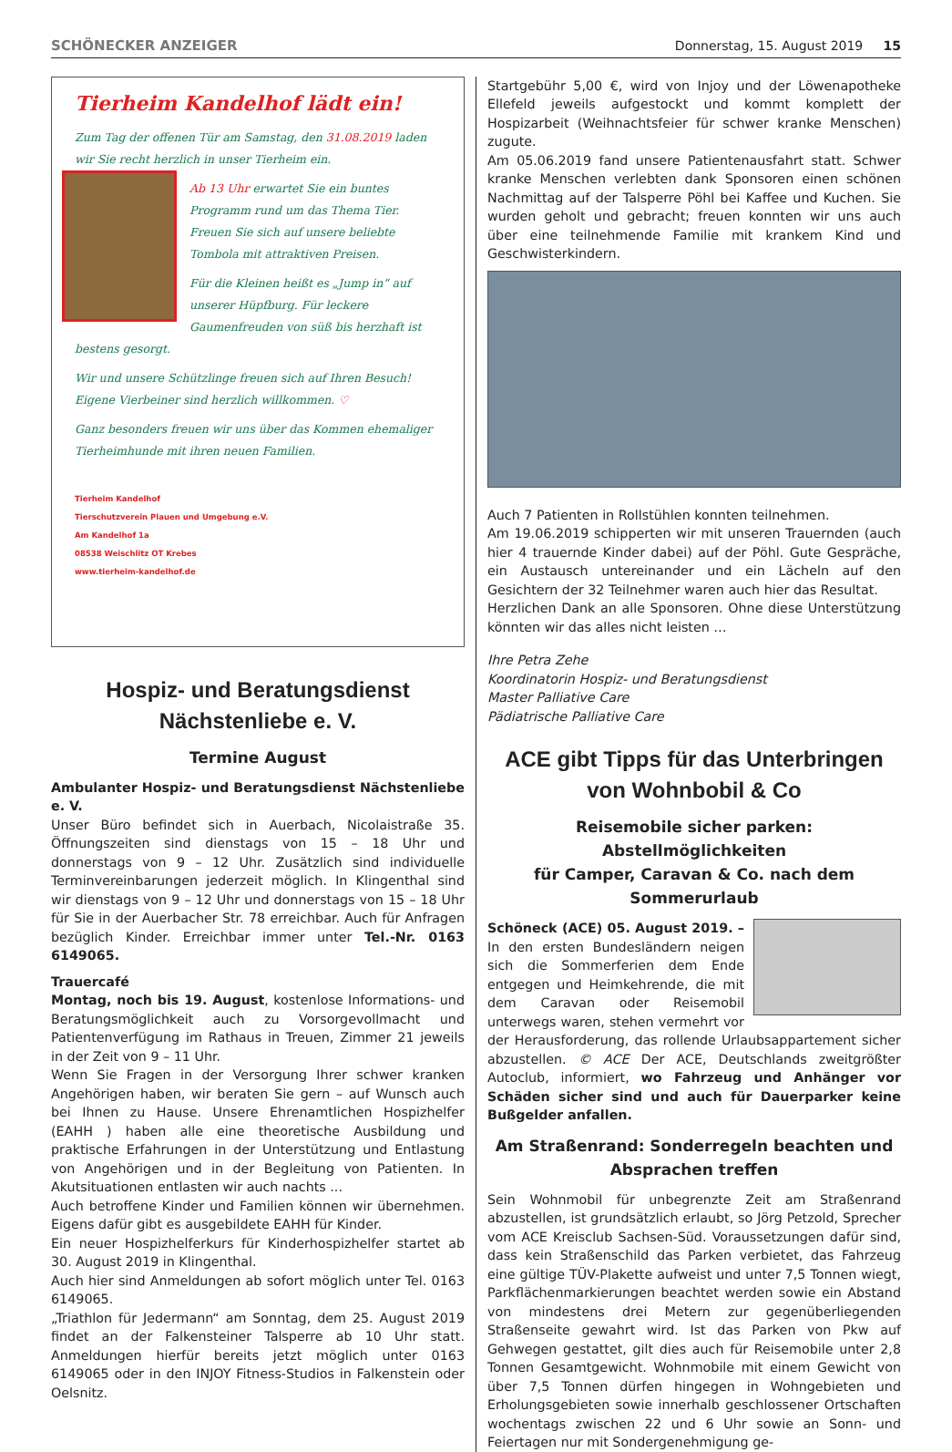SCHÖNECKER ANZEIGER Donnerstag, 15. August 2019 15
Tierheim Kandelhof lädt ein!
Zum Tag der offenen Tür am Samstag, den 31.08.2019 laden wir Sie recht herzlich in unser Tierheim ein.
Ab 13 Uhr erwartet Sie ein buntes Programm rund um das Thema Tier. Freuen Sie sich auf unsere beliebte Tombola mit attraktiven Preisen.
Für die Kleinen heißt es „Jump in“ auf unserer Hüpfburg. Für leckere Gaumenfreuden von süß bis herzhaft ist bestens gesorgt.
Wir und unsere Schützlinge freuen sich auf Ihren Besuch! Eigene Vierbeiner sind herzlich willkommen. ♡
Ganz besonders freuen wir uns über das Kommen ehemaliger Tierheimhunde mit ihren neuen Familien.
Tierheim Kandelhof
Tierschutzverein Plauen und Umgebung e.V.
Am Kandelhof 1a
08538 Weischlitz OT Krebes
www.tierheim-kandelhof.de
Hospiz- und Beratungsdienst
Nächstenliebe e. V.
Termine August
Ambulanter Hospiz- und Beratungsdienst Nächstenliebe e. V.
Unser Büro befindet sich in Auerbach, Nicolaistraße 35. Öffnungszeiten sind dienstags von 15 – 18 Uhr und donnerstags von 9 – 12 Uhr. Zusätzlich sind individuelle Terminvereinbarungen jederzeit möglich. In Klingenthal sind wir dienstags von 9 – 12 Uhr und donnerstags von 15 – 18 Uhr für Sie in der Auerbacher Str. 78 erreichbar. Auch für Anfragen bezüglich Kinder. Erreichbar immer unter Tel.-Nr. 0163 6149065.
Trauercafé
Montag, noch bis 19. August, kostenlose Informations- und Beratungsmöglichkeit auch zu Vorsorgevollmacht und Patientenverfügung im Rathaus in Treuen, Zimmer 21 jeweils in der Zeit von 9 – 11 Uhr.
Wenn Sie Fragen in der Versorgung Ihrer schwer kranken Angehörigen haben, wir beraten Sie gern – auf Wunsch auch bei Ihnen zu Hause. Unsere Ehrenamtlichen Hospizhelfer (EAHH ) haben alle eine theoretische Ausbildung und praktische Erfahrungen in der Unterstützung und Entlastung von Angehörigen und in der Begleitung von Patienten. In Akutsituationen entlasten wir auch nachts ...
Auch betroffene Kinder und Familien können wir übernehmen. Eigens dafür gibt es ausgebildete EAHH für Kinder.
Ein neuer Hospizhelferkurs für Kinderhospizhelfer startet ab 30. August 2019 in Klingenthal.
Auch hier sind Anmeldungen ab sofort möglich unter Tel. 0163 6149065.
„Triathlon für Jedermann“ am Sonntag, dem 25. August 2019 findet an der Falkensteiner Talsperre ab 10 Uhr statt. Anmeldungen hierfür bereits jetzt möglich unter 0163 6149065 oder in den INJOY Fitness-Studios in Falkenstein oder Oelsnitz.
Startgebühr 5,00 €, wird von Injoy und der Löwenapotheke Ellefeld jeweils aufgestockt und kommt komplett der Hospizarbeit (Weihnachtsfeier für schwer kranke Menschen) zugute.
Am 05.06.2019 fand unsere Patientenausfahrt statt. Schwer kranke Menschen verlebten dank Sponsoren einen schönen Nachmittag auf der Talsperre Pöhl bei Kaffee und Kuchen. Sie wurden geholt und gebracht; freuen konnten wir uns auch über eine teilnehmende Familie mit krankem Kind und Geschwisterkindern.
Auch 7 Patienten in Rollstühlen konnten teilnehmen.
Am 19.06.2019 schipperten wir mit unseren Trauernden (auch hier 4 trauernde Kinder dabei) auf der Pöhl. Gute Gespräche, ein Austausch untereinander und ein Lächeln auf den Gesichtern der 32 Teilnehmer waren auch hier das Resultat.
Herzlichen Dank an alle Sponsoren. Ohne diese Unterstützung könnten wir das alles nicht leisten …
Ihre Petra Zehe
Koordinatorin Hospiz- und Beratungsdienst
Master Palliative Care
Pädiatrische Palliative Care
ACE gibt Tipps für das Unterbringen
von Wohnbobil & Co
Reisemobile sicher parken: Abstellmöglichkeiten
für Camper, Caravan & Co. nach dem Sommerurlaub
Schöneck (ACE) 05. August 2019. – In den ersten Bundesländern neigen sich die Sommerferien dem Ende entgegen und Heimkehrende, die mit dem Caravan oder Reisemobil unterwegs waren, stehen vermehrt vor der Herausforderung, das rollende Urlaubsappartement sicher abzustellen. © ACE Der ACE, Deutschlands zweitgrößter Autoclub, informiert, wo Fahrzeug und Anhänger vor Schäden sicher sind und auch für Dauerparker keine Bußgelder anfallen.
Am Straßenrand: Sonderregeln beachten und
Absprachen treffen
Sein Wohnmobil für unbegrenzte Zeit am Straßenrand abzustellen, ist grundsätzlich erlaubt, so Jörg Petzold, Sprecher vom ACE Kreisclub Sachsen-Süd. Voraussetzungen dafür sind, dass kein Straßenschild das Parken verbietet, das Fahrzeug eine gültige TÜV-Plakette aufweist und unter 7,5 Tonnen wiegt, Parkflächenmarkierungen beachtet werden sowie ein Abstand von mindestens drei Metern zur gegenüberliegenden Straßenseite gewahrt wird. Ist das Parken von Pkw auf Gehwegen gestattet, gilt dies auch für Reisemobile unter 2,8 Tonnen Gesamtgewicht. Wohnmobile mit einem Gewicht von über 7,5 Tonnen dürfen hingegen in Wohngebieten und Erholungsgebieten sowie innerhalb geschlossener Ortschaften wochentags zwischen 22 und 6 Uhr sowie an Sonn- und Feiertagen nur mit Sondergenehmigung ge-